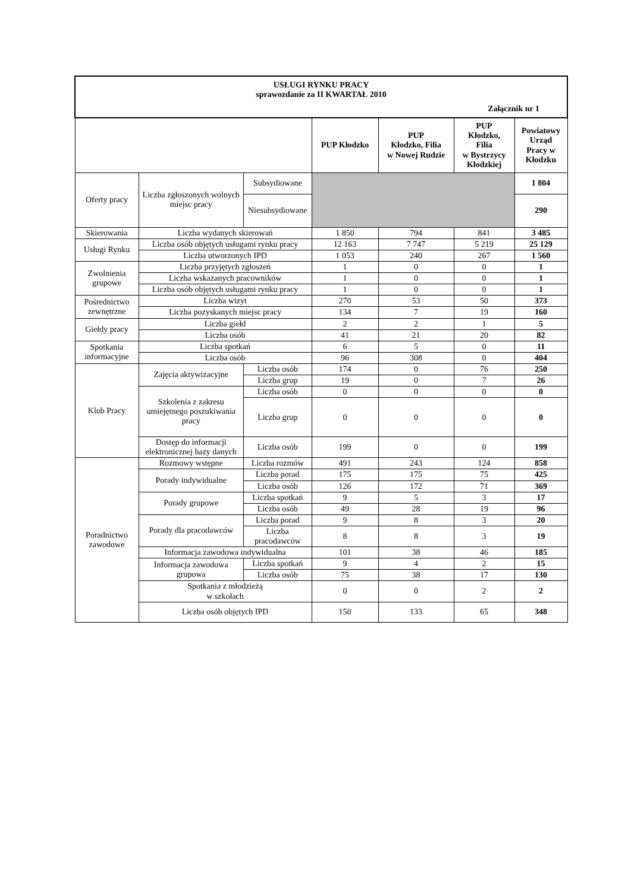| USŁUGI RYNKU PRACY sprawozdanie za II KWARTAŁ 2010 Załącznik nr 1 | | | | | | |
| | | | PUP Kłodzko | PUP Kłodzko, Filia w Nowej Rudzie | PUP Kłodzko, Filia w Bystrzycy Kłodzkiej | Powiatowy Urząd Pracy w Kłodzku |
| Oferty pracy | Liczba zgłoszonych wolnych miejsc pracy | Subsydiowane | | | | 1 804 |
| | | Niesubsydiowane | | | | 290 |
| Skierowania | Liczba wydanych skierowań | | 1 850 | 794 | 841 | 3 485 |
| Usługi Rynku | Liczba osób objętych usługami rynku pracy | | 12 163 | 7 747 | 5 219 | 25 129 |
| | Liczba utworzonych IPD | | 1 053 | 240 | 267 | 1 560 |
| Zwolnienia grupowe | Liczba przyjętych zgłoszeń | | 1 | 0 | 0 | 1 |
| | Liczba wskazanych pracowników | | 1 | 0 | 0 | 1 |
| | Liczba osób objętych usługami rynku pracy | | 1 | 0 | 0 | 1 |
| Pośrednictwo zewnętrzne | Liczba wizyt | | 270 | 53 | 50 | 373 |
| | Liczba pozyskanych miejsc pracy | | 134 | 7 | 19 | 160 |
| Giełdy pracy | Liczba giełd | | 2 | 2 | 1 | 5 |
| | Liczba osób | | 41 | 21 | 20 | 82 |
| Spotkania informacyjne | Liczba spotkań | | 6 | 5 | 0 | 11 |
| | Liczba osób | | 96 | 308 | 0 | 404 |
| Klub Pracy | Zajęcia aktywizacyjne | Liczba osób | 174 | 0 | 76 | 250 |
| | | Liczba grup | 19 | 0 | 7 | 26 |
| | Szkolenia z zakresu umiejętnego poszukiwania pracy | Liczba osób | 0 | 0 | 0 | 0 |
| | | Liczba grup | 0 | 0 | 0 | 0 |
| | Dostęp do informacji elektronicznej bazy danych | Liczba osób | 199 | 0 | 0 | 199 |
| Poradnictwo zawodowe | Rozmowy wstępne | Liczba rozmów | 491 | 243 | 124 | 858 |
| | Porady indywidualne | Liczba porad | 175 | 175 | 75 | 425 |
| | | Liczba osób | 126 | 172 | 71 | 369 |
| | Porady grupowe | Liczba spotkań | 9 | 5 | 3 | 17 |
| | | Liczba osób | 49 | 28 | 19 | 96 |
| | Porady dla pracodawców | Liczba porad | 9 | 8 | 3 | 20 |
| | | Liczba pracodawców | 8 | 8 | 3 | 19 |
| | Informacja zawodowa indywidualna | | 101 | 38 | 46 | 185 |
| | Informacja zawodowa grupowa | Liczba spotkań | 9 | 4 | 2 | 15 |
| | | Liczba osób | 75 | 38 | 17 | 130 |
| | Spotkania z młodzieżą w szkołach | | 0 | 0 | 2 | 2 |
| | Liczba osób objętych IPD | | 150 | 133 | 65 | 348 |